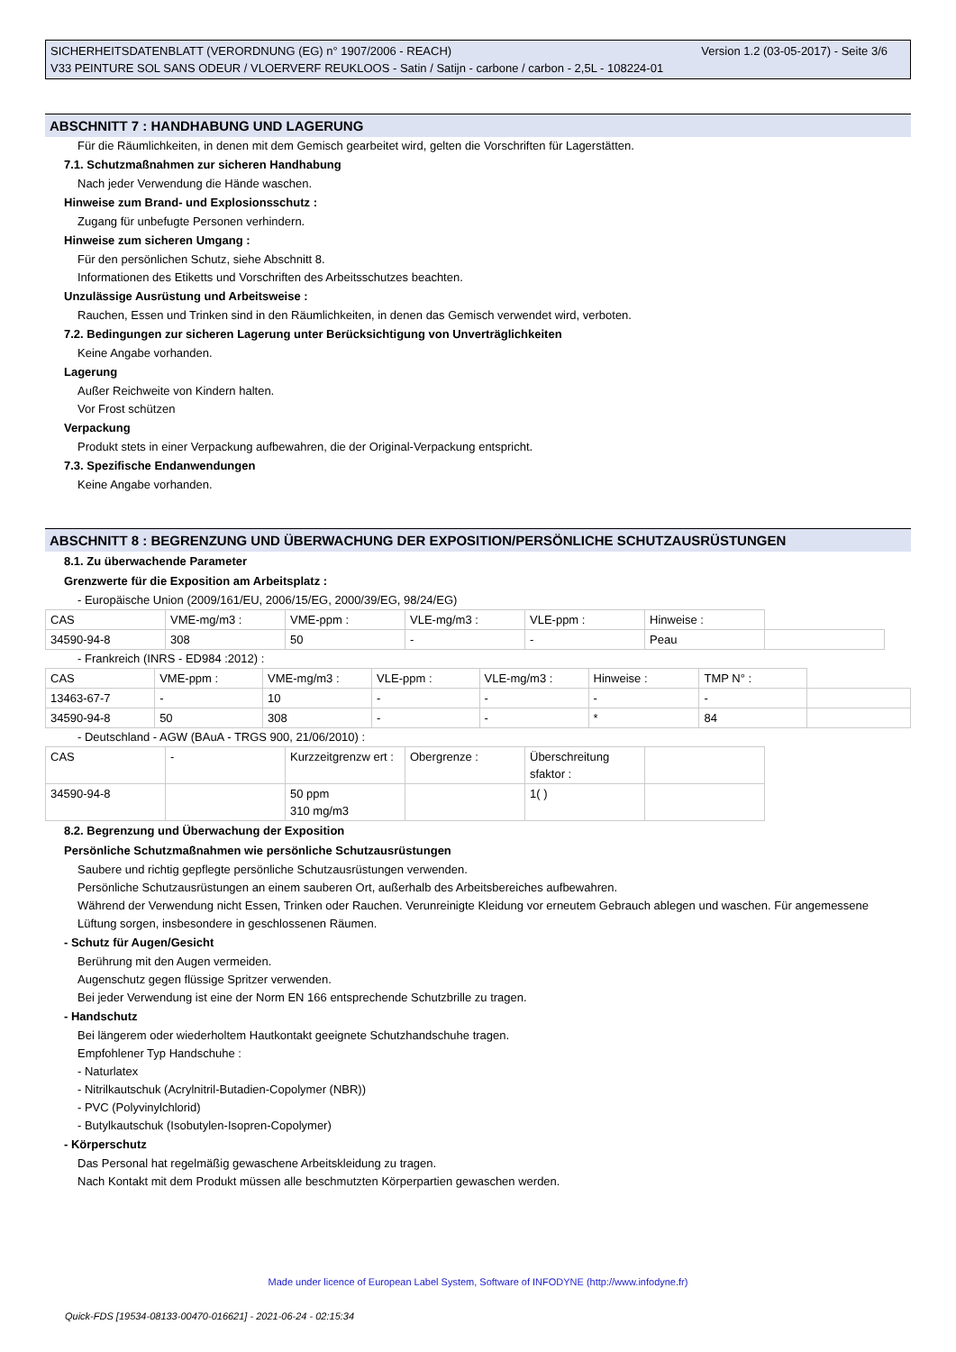Version 1.2 (03-05-2017) - Seite 3/6 SICHERHEITSDATENBLATT (VERORDNUNG (EG) n° 1907/2006 - REACH)
V33 PEINTURE SOL SANS ODEUR / VLOERVERF REUKLOOS - Satin / Satijn - carbone / carbon - 2,5L - 108224-01
ABSCHNITT 7 : HANDHABUNG UND LAGERUNG
Für die Räumlichkeiten, in denen mit dem Gemisch gearbeitet wird, gelten die Vorschriften für Lagerstätten.
7.1. Schutzmaßnahmen zur sicheren Handhabung
Nach jeder Verwendung die Hände waschen.
Hinweise zum Brand- und Explosionsschutz :
Zugang für unbefugte Personen verhindern.
Hinweise zum sicheren Umgang :
Für den persönlichen Schutz, siehe Abschnitt 8.
Informationen des Etiketts und Vorschriften des Arbeitsschutzes beachten.
Unzulässige Ausrüstung und Arbeitsweise :
Rauchen, Essen und Trinken sind in den Räumlichkeiten, in denen das Gemisch verwendet wird, verboten.
7.2. Bedingungen zur sicheren Lagerung unter Berücksichtigung von Unverträglichkeiten
Keine Angabe vorhanden.
Lagerung
Außer Reichweite von Kindern halten.
Vor Frost schützen
Verpackung
Produkt stets in einer Verpackung aufbewahren, die der Original-Verpackung entspricht.
7.3. Spezifische Endanwendungen
Keine Angabe vorhanden.
ABSCHNITT 8 : BEGRENZUNG UND ÜBERWACHUNG DER EXPOSITION/PERSÖNLICHE SCHUTZAUSRÜSTUNGEN
8.1. Zu überwachende Parameter
Grenzwerte für die Exposition am Arbeitsplatz :
- Europäische Union (2009/161/EU, 2006/15/EG, 2000/39/EG, 98/24/EG)
| CAS | VME-mg/m3 : | VME-ppm : | VLE-mg/m3 : | VLE-ppm : | Hinweise : | |
| 34590-94-8 | 308 | 50 | - | - | Peau | |
- Frankreich (INRS - ED984 :2012) :
| CAS | VME-ppm : | VME-mg/m3 : | VLE-ppm : | VLE-mg/m3 : | Hinweise : | TMP N° : | |
| 13463-67-7 | - | 10 | - | - | - | - | |
| 34590-94-8 | 50 | 308 | - | - | * | 84 | |
- Deutschland - AGW (BAuA - TRGS 900, 21/06/2010) :
| CAS | - | Kurzzeitgrenzw ert : | Obergrenze : | Überschreitung sfaktor : | |
| 34590-94-8 | | 50 ppm 310 mg/m3 | | 1( ) | |
8.2. Begrenzung und Überwachung der Exposition
Persönliche Schutzmaßnahmen wie persönliche Schutzausrüstungen
Saubere und richtig gepflegte persönliche Schutzausrüstungen verwenden.
Persönliche Schutzausrüstungen an einem sauberen Ort, außerhalb des Arbeitsbereiches aufbewahren.
Während der Verwendung nicht Essen, Trinken oder Rauchen. Verunreinigte Kleidung vor erneutem Gebrauch ablegen und waschen. Für angemessene Lüftung sorgen, insbesondere in geschlossenen Räumen.
- Schutz für Augen/Gesicht
Berührung mit den Augen vermeiden.
Augenschutz gegen flüssige Spritzer verwenden.
Bei jeder Verwendung ist eine der Norm EN 166 entsprechende Schutzbrille zu tragen.
- Handschutz
Bei längerem oder wiederholtem Hautkontakt geeignete Schutzhandschuhe tragen.
Empfohlener Typ Handschuhe :
- Naturlatex
- Nitrilkautschuk (Acrylnitril-Butadien-Copolymer (NBR))
- PVC (Polyvinylchlorid)
- Butylkautschuk (Isobutylen-Isopren-Copolymer)
- Körperschutz
Das Personal hat regelmäßig gewaschene Arbeitskleidung zu tragen.
Nach Kontakt mit dem Produkt müssen alle beschmutzten Körperpartien gewaschen werden.
Made under licence of European Label System, Software of INFODYNE (http://www.infodyne.fr)
Quick-FDS [19534-08133-00470-016621] - 2021-06-24 - 02:15:34